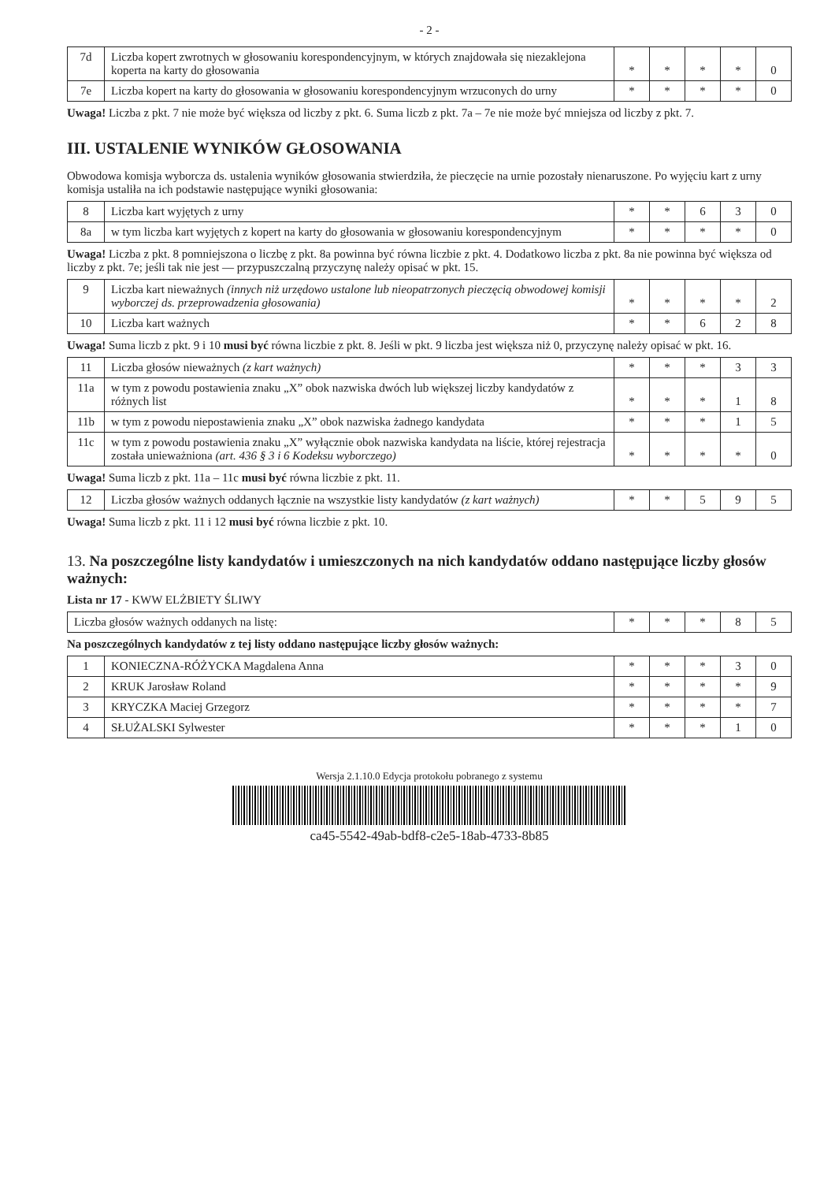- 2 -
| 7d | Liczba kopert zwrotnych w głosowaniu korespondencyjnym, w których znajdowała się niezaklejona koperta na karty do głosowania | * | * | * | * | 0 |
| 7e | Liczba kopert na karty do głosowania w głosowaniu korespondencyjnym wrzuconych do urny | * | * | * | * | 0 |
Uwaga! Liczba z pkt. 7 nie może być większa od liczby z pkt. 6. Suma liczb z pkt. 7a – 7e nie może być mniejsza od liczby z pkt. 7.
III. USTALENIE WYNIKÓW GŁOSOWANIA
Obwodowa komisja wyborcza ds. ustalenia wyników głosowania stwierdziła, że pieczęcie na urnie pozostały nienaruszone. Po wyjęciu kart z urny komisja ustaliła na ich podstawie następujące wyniki głosowania:
| 8 | Liczba kart wyjętych z urny | * | * | 6 | 3 | 0 |
| 8a | w tym liczba kart wyjętych z kopert na karty do głosowania w głosowaniu korespondencyjnym | * | * | * | * | 0 |
Uwaga! Liczba z pkt. 8 pomniejszona o liczbę z pkt. 8a powinna być równa liczbie z pkt. 4. Dodatkowo liczba z pkt. 8a nie powinna być większa od liczby z pkt. 7e; jeśli tak nie jest — przypuszczalną przyczynę należy opisać w pkt. 15.
| 9 | Liczba kart nieważnych (innych niż urzędowo ustalone lub nieopatrzonych pieczęcią obwodowej komisji wyborczej ds. przeprowadzenia głosowania) | * | * | * | * | 2 |
| 10 | Liczba kart ważnych | * | * | 6 | 2 | 8 |
Uwaga! Suma liczb z pkt. 9 i 10 musi być równa liczbie z pkt. 8. Jeśli w pkt. 9 liczba jest większa niż 0, przyczynę należy opisać w pkt. 16.
| 11 | Liczba głosów nieważnych (z kart ważnych) | * | * | * | 3 | 3 |
| 11a | w tym z powodu postawienia znaku „X” obok nazwiska dwóch lub większej liczby kandydatów z różnych list | * | * | * | 1 | 8 |
| 11b | w tym z powodu niepostawienia znaku „X” obok nazwiska żadnego kandydata | * | * | * | 1 | 5 |
| 11c | w tym z powodu postawienia znaku „X” wyłącznie obok nazwiska kandydata na liście, której rejestracja została unieważniona (art. 436 § 3 i 6 Kodeksu wyborczego) | * | * | * | * | 0 |
Uwaga! Suma liczb z pkt. 11a – 11c musi być równa liczbie z pkt. 11.
| 12 | Liczba głosów ważnych oddanych łącznie na wszystkie listy kandydatów (z kart ważnych) | * | * | 5 | 9 | 5 |
Uwaga! Suma liczb z pkt. 11 i 12 musi być równa liczbie z pkt. 10.
13. Na poszczególne listy kandydatów i umieszczonych na nich kandydatów oddano następujące liczby głosów ważnych:
Lista nr 17 - KWW ELŻBIETY ŚLIWY
| Liczba głosów ważnych oddanych na listę: | * | * | * | 8 | 5 |
Na poszczególnych kandydatów z tej listy oddano następujące liczby głosów ważnych:
| 1 | KONIECZNA-RÓŻYCKA Magdalena Anna | * | * | * | 3 | 0 |
| 2 | KRUK Jarosław Roland | * | * | * | * | 9 |
| 3 | KRYCZKA Maciej Grzegorz | * | * | * | * | 7 |
| 4 | SŁUŻALSKI Sylwester | * | * | * | 1 | 0 |
Wersja 2.1.10.0 Edycja protokołu pobranego z systemu
ca45-5542-49ab-bdf8-c2e5-18ab-4733-8b85